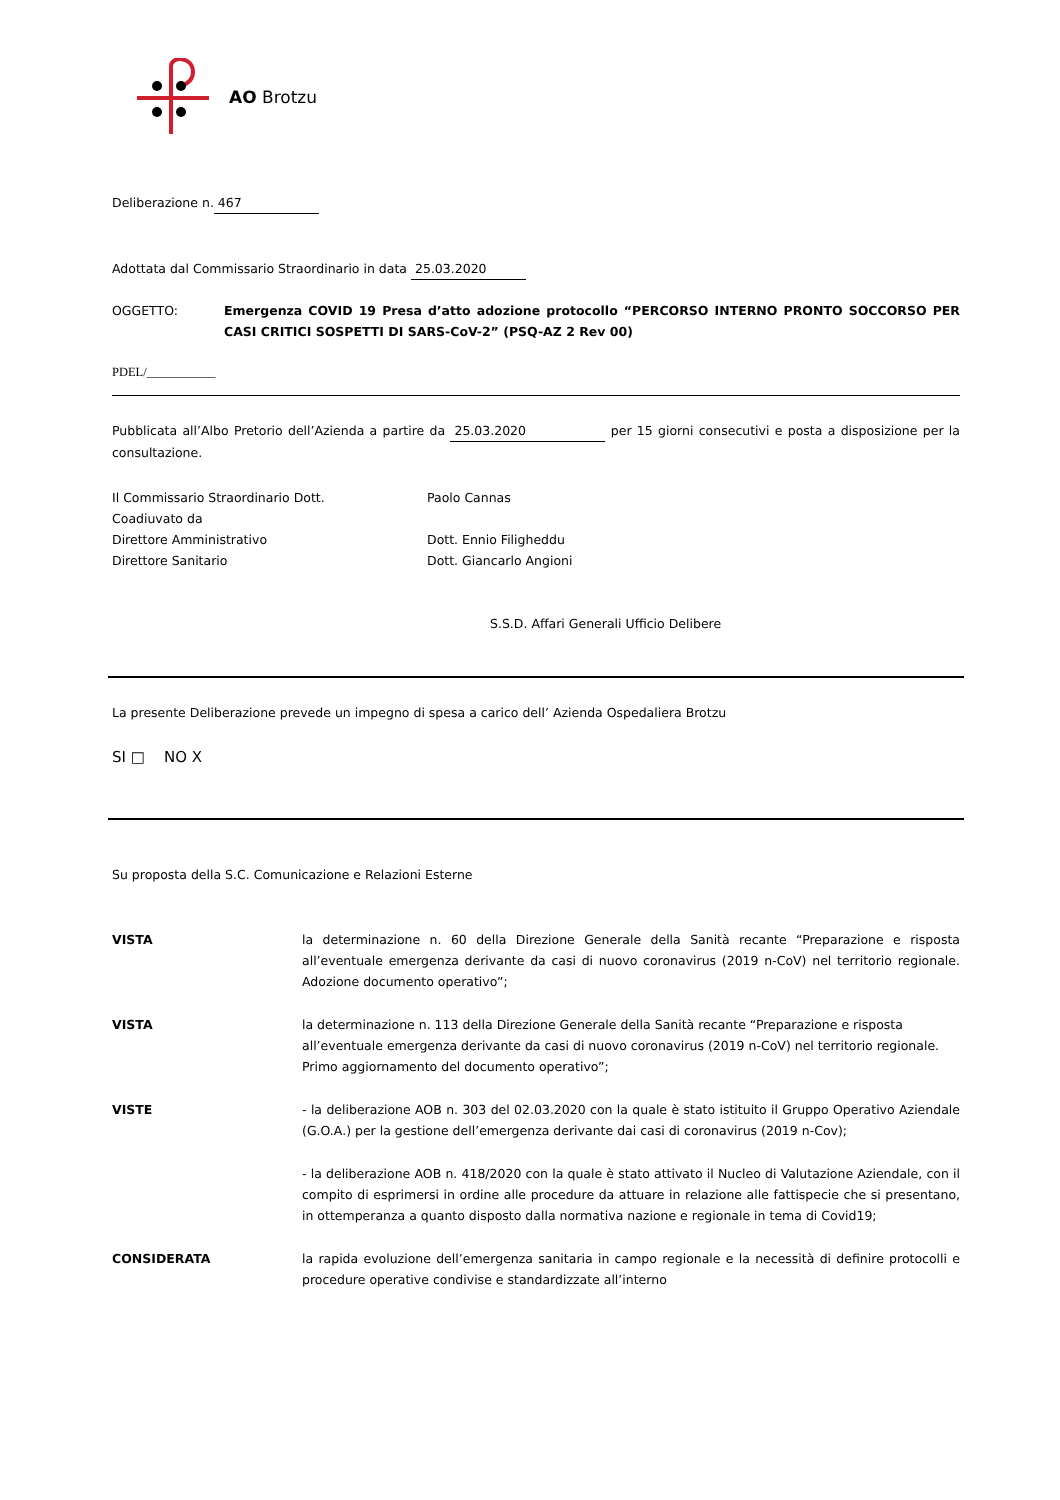AO Brotzu
Deliberazione n. 467
Adottata dal Commissario Straordinario in data 25.03.2020
OGGETTO: Emergenza COVID 19 Presa d’atto adozione protocollo “PERCORSO INTERNO PRONTO SOCCORSO PER CASI CRITICI SOSPETTI DI SARS-CoV-2” (PSQ-AZ 2 Rev 00)
PDEL/___________
Pubblicata all’Albo Pretorio dell’Azienda a partire da 25.03.2020 per 15 giorni consecutivi e posta a disposizione per la consultazione.
Il Commissario Straordinario Dott.
Coadiuvato da
Direttore Amministrativo
Direttore Sanitario
Paolo Cannas
Dott. Ennio Filigheddu
Dott. Giancarlo Angioni
S.S.D. Affari Generali Ufficio Delibere
La presente Deliberazione prevede un impegno di spesa a carico dell’ Azienda Ospedaliera Brotzu
SI □ NO X
Su proposta della S.C. Comunicazione e Relazioni Esterne
VISTA la determinazione n. 60 della Direzione Generale della Sanità recante “Preparazione e risposta all’eventuale emergenza derivante da casi di nuovo coronavirus (2019 n-CoV) nel territorio regionale. Adozione documento operativo”;
VISTA la determinazione n. 113 della Direzione Generale della Sanità recante “Preparazione e risposta all’eventuale emergenza derivante da casi di nuovo coronavirus (2019 n-CoV) nel territorio regionale. Primo aggiornamento del documento operativo”;
VISTE - la deliberazione AOB n. 303 del 02.03.2020 con la quale è stato istituito il Gruppo Operativo Aziendale (G.O.A.) per la gestione dell’emergenza derivante dai casi di coronavirus (2019 n-Cov);
- la deliberazione AOB n. 418/2020 con la quale è stato attivato il Nucleo di Valutazione Aziendale, con il compito di esprimersi in ordine alle procedure da attuare in relazione alle fattispecie che si presentano, in ottemperanza a quanto disposto dalla normativa nazione e regionale in tema di Covid19;
CONSIDERATA la rapida evoluzione dell’emergenza sanitaria in campo regionale e la necessità di definire protocolli e procedure operative condivise e standardizzate all’interno